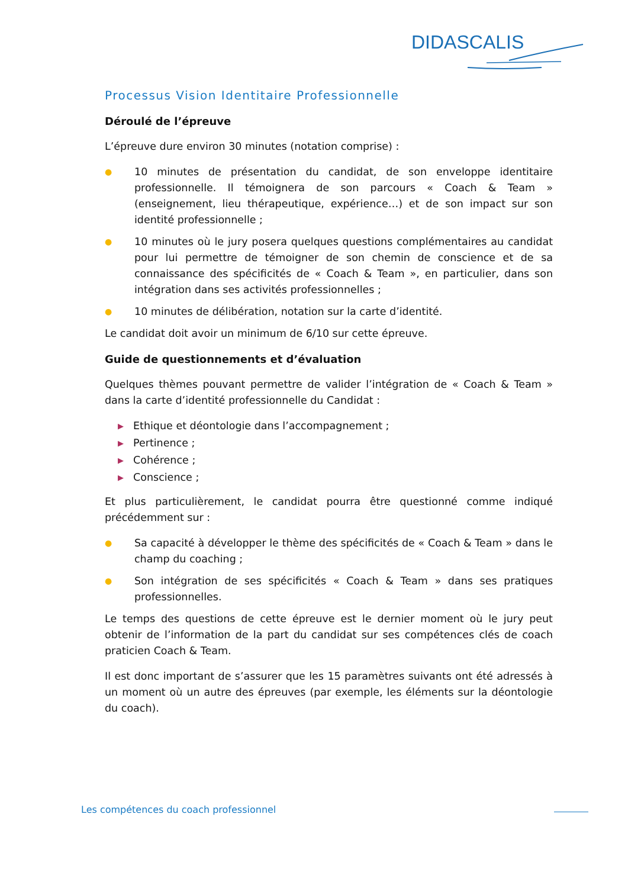DIDASCALIS
Processus Vision Identitaire Professionnelle
Déroulé de l’épreuve
L’épreuve dure environ 30 minutes (notation comprise) :
● 10 minutes de présentation du candidat, de son enveloppe identitaire professionnelle. Il témoignera de son parcours « Coach & Team » (enseignement, lieu thérapeutique, expérience…) et de son impact sur son identité professionnelle ;
● 10 minutes où le jury posera quelques questions complémentaires au candidat pour lui permettre de témoigner de son chemin de conscience et de sa connaissance des spécificités de « Coach & Team », en particulier, dans son intégration dans ses activités professionnelles ;
● 10 minutes de délibération, notation sur la carte d’identité.
Le candidat doit avoir un minimum de 6/10 sur cette épreuve.
Guide de questionnements et d’évaluation
Quelques thèmes pouvant permettre de valider l’intégration de « Coach & Team » dans la carte d’identité professionnelle du Candidat :
▶ Ethique et déontologie dans l’accompagnement ;
▶ Pertinence ;
▶ Cohérence ;
▶ Conscience ;
Et plus particulièrement, le candidat pourra être questionné comme indiqué précédemment sur :
● Sa capacité à développer le thème des spécificités de « Coach & Team » dans le champ du coaching ;
● Son intégration de ses spécificités « Coach & Team » dans ses pratiques professionnelles.
Le temps des questions de cette épreuve est le dernier moment où le jury peut obtenir de l’information de la part du candidat sur ses compétences clés de coach praticien Coach & Team.
Il est donc important de s’assurer que les 15 paramètres suivants ont été adressés à un moment où un autre des épreuves (par exemple, les éléments sur la déontologie du coach).
Les compétences du coach professionnel